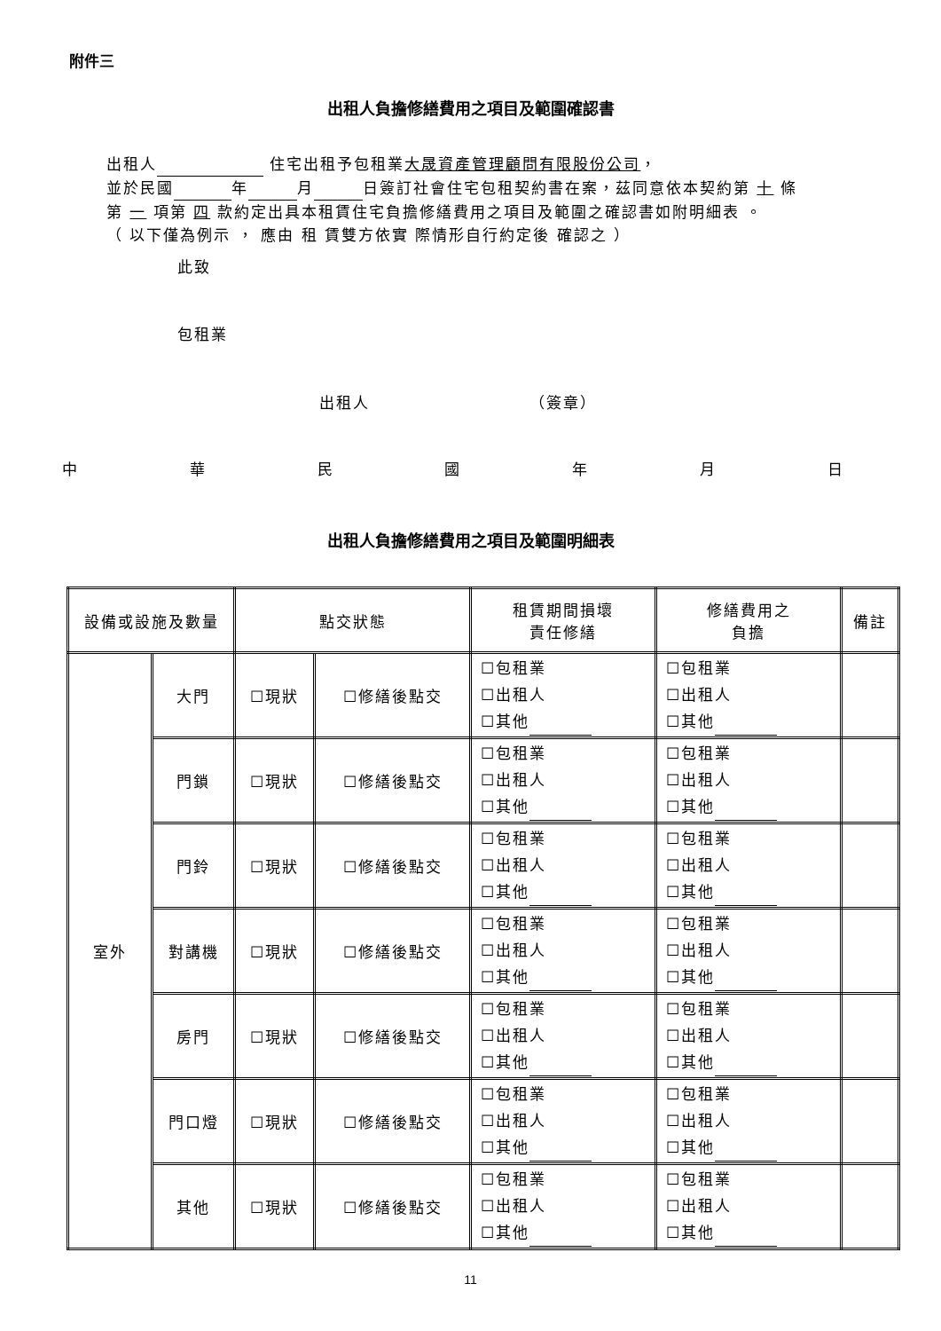附件三
出租人負擔修繕費用之項目及範圍確認書
出租人 住宅出租予包租業大晟資產管理顧問有限股份公司，
並於民國 年 月 日簽訂社會住宅包租契約書在案，茲同意依本契約第 十 條第 一 項第 四 款約定出具本租賃住宅負擔修繕費用之項目及範圍之確認書如附明細表 。
（ 以下僅為例示 ， 應由 租 賃雙方依實 際情形自行約定後 確認之 ）
此致
包租業
出租人 （簽章）
中華民國年月日
出租人負擔修繕費用之項目及範圍明細表
| 設備或設施及數量 | | 點交狀態 | | 租賃期間損壞 責任修繕 | 修繕費用之 負擔 | 備註 |
| --- | --- | --- | --- | --- | --- | --- |
| 室外 | 大門 | ☐現狀 | ☐修繕後點交 | ☐包租業 ☐出租人 ☐其他 | ☐包租業 ☐出租人 ☐其他 | |
| | 門鎖 | ☐現狀 | ☐修繕後點交 | ☐包租業 ☐出租人 ☐其他 | ☐包租業 ☐出租人 ☐其他 | |
| | 門鈴 | ☐現狀 | ☐修繕後點交 | ☐包租業 ☐出租人 ☐其他 | ☐包租業 ☐出租人 ☐其他 | |
| | 對講機 | ☐現狀 | ☐修繕後點交 | ☐包租業 ☐出租人 ☐其他 | ☐包租業 ☐出租人 ☐其他 | |
| | 房門 | ☐現狀 | ☐修繕後點交 | ☐包租業 ☐出租人 ☐其他 | ☐包租業 ☐出租人 ☐其他 | |
| | 門口燈 | ☐現狀 | ☐修繕後點交 | ☐包租業 ☐出租人 ☐其他 | ☐包租業 ☐出租人 ☐其他 | |
| | 其他 | ☐現狀 | ☐修繕後點交 | ☐包租業 ☐出租人 ☐其他 | ☐包租業 ☐出租人 ☐其他 | |
11